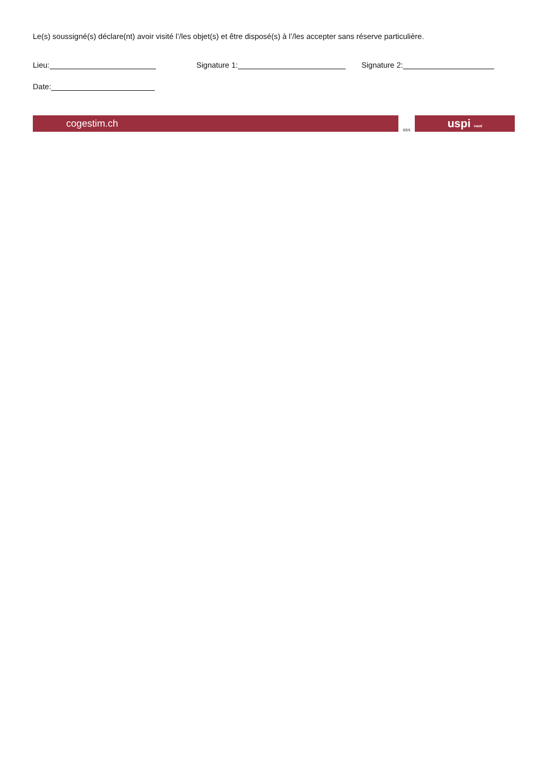Le(s) soussigné(s) déclare(nt) avoir visité l’/les objet(s) et être disposé(s) à l’/les accepter sans réserve particulière.
Lieu: Signature 1: Signature 2:
Date:
cogestim.ch SGS uspi vaud